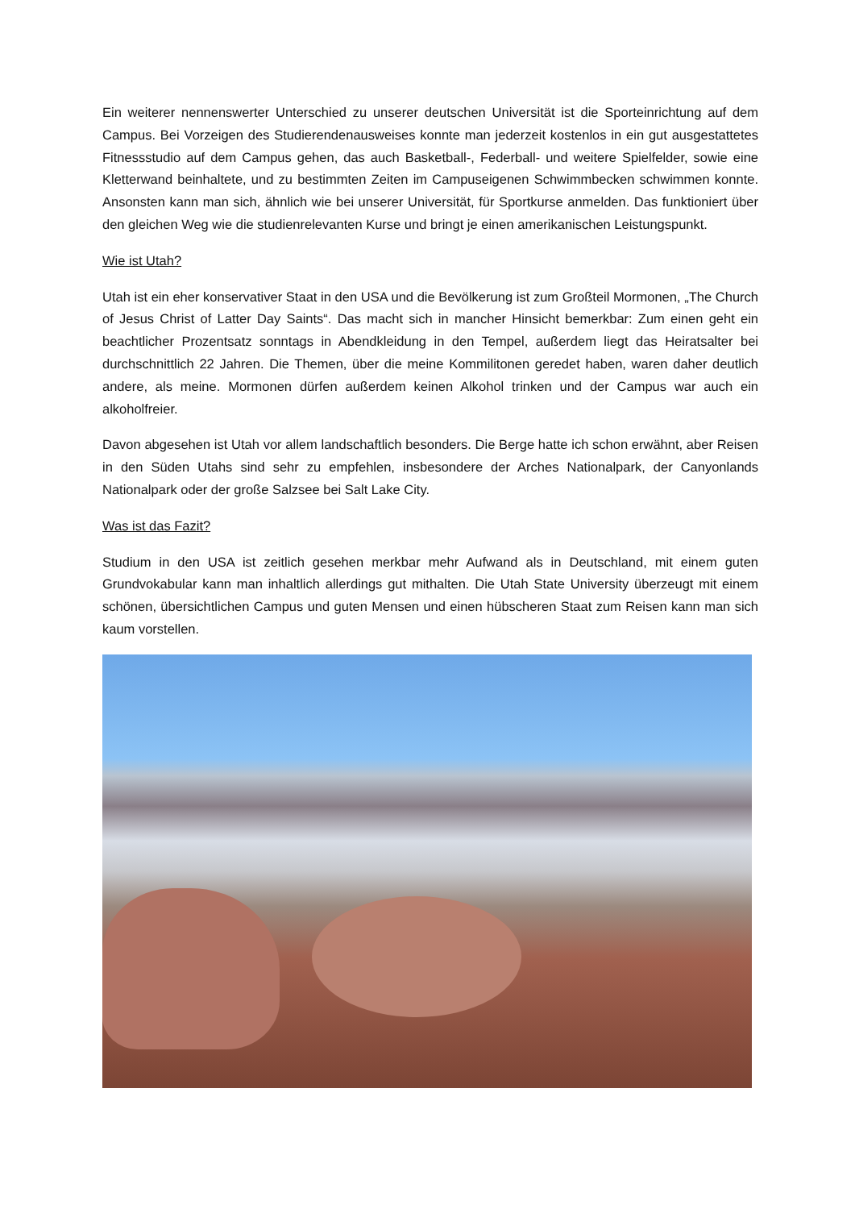Ein weiterer nennenswerter Unterschied zu unserer deutschen Universität ist die Sporteinrichtung auf dem Campus. Bei Vorzeigen des Studierendenausweises konnte man jederzeit kostenlos in ein gut ausgestattetes Fitnessstudio auf dem Campus gehen, das auch Basketball-, Federball- und weitere Spielfelder, sowie eine Kletterwand beinhaltete, und zu bestimmten Zeiten im Campuseigenen Schwimmbecken schwimmen konnte. Ansonsten kann man sich, ähnlich wie bei unserer Universität, für Sportkurse anmelden. Das funktioniert über den gleichen Weg wie die studienrelevanten Kurse und bringt je einen amerikanischen Leistungspunkt.
Wie ist Utah?
Utah ist ein eher konservativer Staat in den USA und die Bevölkerung ist zum Großteil Mormonen, „The Church of Jesus Christ of Latter Day Saints“. Das macht sich in mancher Hinsicht bemerkbar: Zum einen geht ein beachtlicher Prozentsatz sonntags in Abendkleidung in den Tempel, außerdem liegt das Heiratsalter bei durchschnittlich 22 Jahren. Die Themen, über die meine Kommilitonen geredet haben, waren daher deutlich andere, als meine. Mormonen dürfen außerdem keinen Alkohol trinken und der Campus war auch ein alkoholfreier.
Davon abgesehen ist Utah vor allem landschaftlich besonders. Die Berge hatte ich schon erwähnt, aber Reisen in den Süden Utahs sind sehr zu empfehlen, insbesondere der Arches Nationalpark, der Canyonlands Nationalpark oder der große Salzsee bei Salt Lake City.
Was ist das Fazit?
Studium in den USA ist zeitlich gesehen merkbar mehr Aufwand als in Deutschland, mit einem guten Grundvokabular kann man inhaltlich allerdings gut mithalten. Die Utah State University überzeugt mit einem schönen, übersichtlichen Campus und guten Mensen und einen hübscheren Staat zum Reisen kann man sich kaum vorstellen.